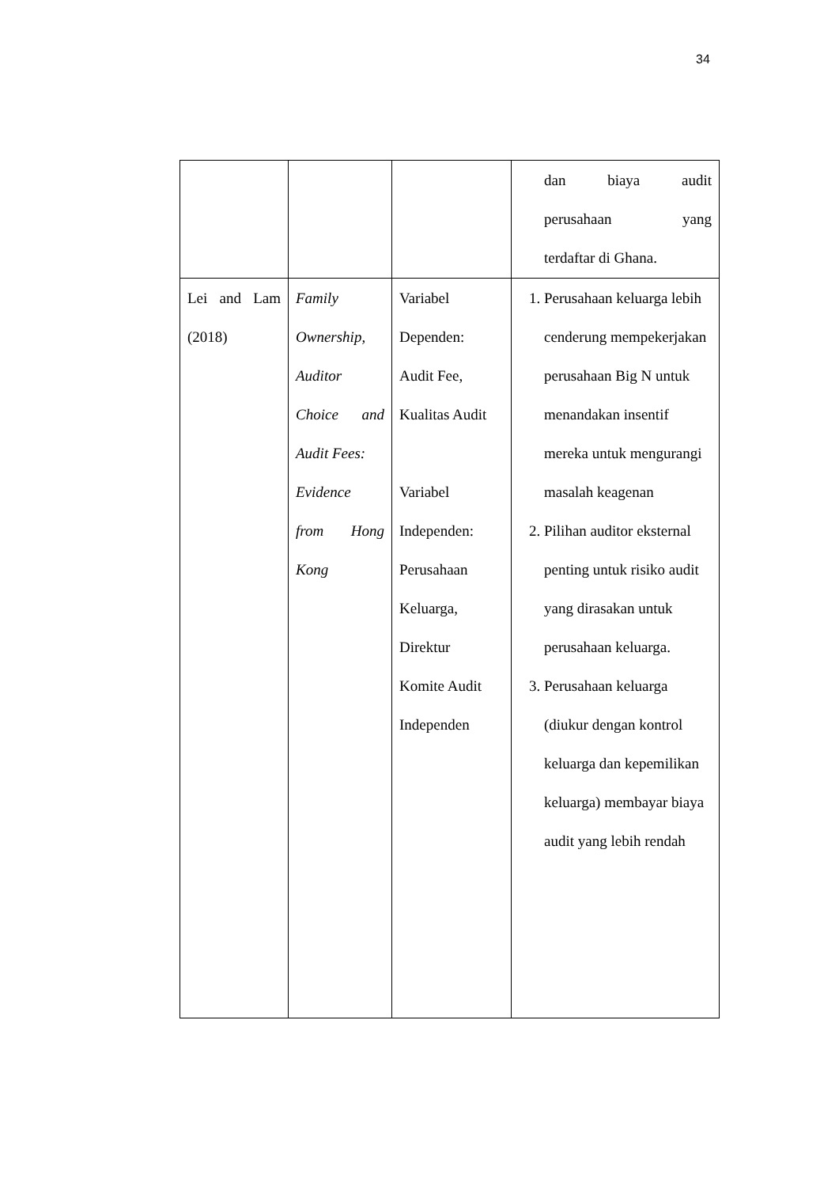34
| | | | dan biaya audit perusahaan yang terdaftar di Ghana. |
| Lei and Lam (2018) | Family Ownership, Auditor Choice and Audit Fees: Evidence from Hong Kong | Variabel Dependen: Audit Fee, Kualitas Audit Variabel Independen: Perusahaan Keluarga, Direktur Komite Audit Independen | 1. Perusahaan keluarga lebih cenderung mempekerjakan perusahaan Big N untuk menandakan insentif mereka untuk mengurangi masalah keagenan 2. Pilihan auditor eksternal penting untuk risiko audit yang dirasakan untuk perusahaan keluarga. 3. Perusahaan keluarga (diukur dengan kontrol keluarga dan kepemilikan keluarga) membayar biaya audit yang lebih rendah |